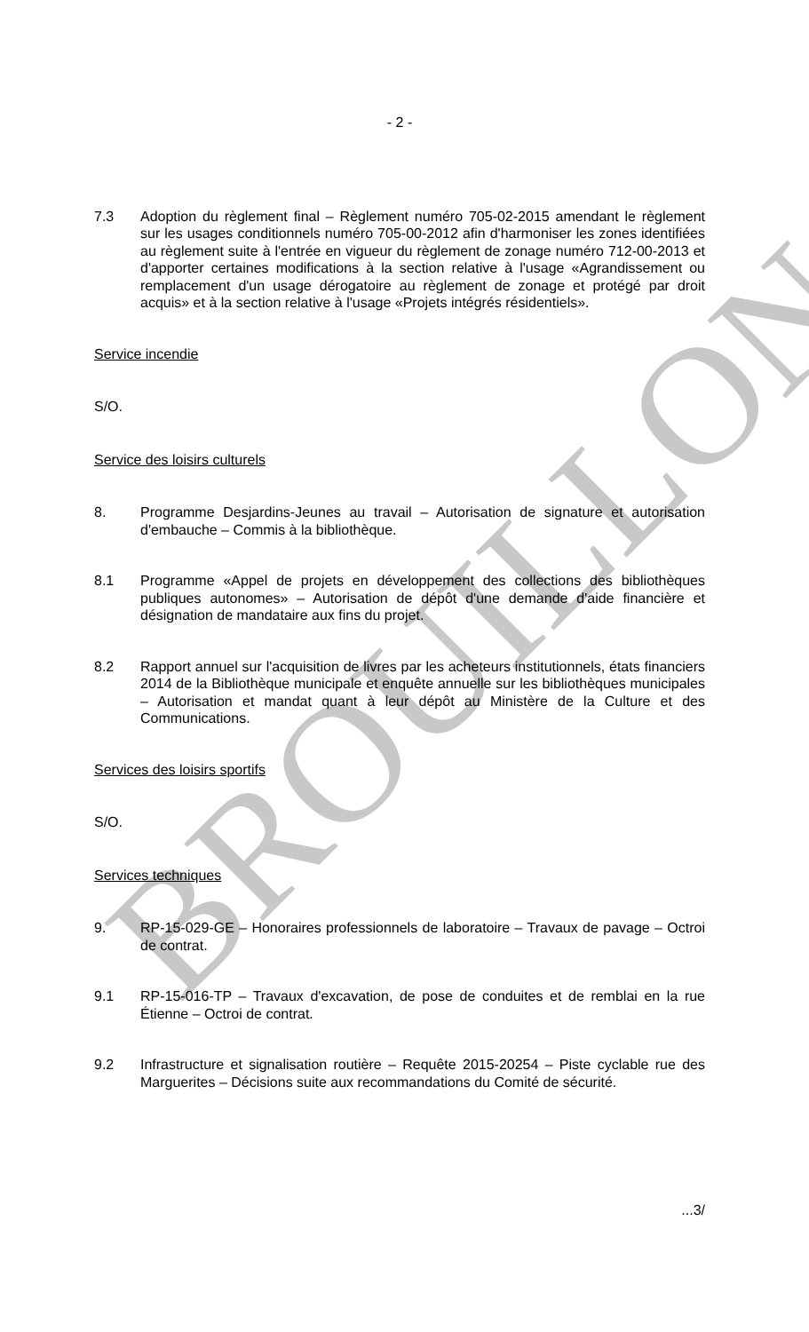BROUILLON
- 2 -
7.3 Adoption du règlement final – Règlement numéro 705-02-2015 amendant le règlement sur les usages conditionnels numéro 705-00-2012 afin d'harmoniser les zones identifiées au règlement suite à l'entrée en vigueur du règlement de zonage numéro 712-00-2013 et d'apporter certaines modifications à la section relative à l'usage «Agrandissement ou remplacement d'un usage dérogatoire au règlement de zonage et protégé par droit acquis» et à la section relative à l'usage «Projets intégrés résidentiels».
Service incendie
S/O.
Service des loisirs culturels
8. Programme Desjardins-Jeunes au travail – Autorisation de signature et autorisation d'embauche – Commis à la bibliothèque.
8.1 Programme «Appel de projets en développement des collections des bibliothèques publiques autonomes» – Autorisation de dépôt d'une demande d'aide financière et désignation de mandataire aux fins du projet.
8.2 Rapport annuel sur l'acquisition de livres par les acheteurs institutionnels, états financiers 2014 de la Bibliothèque municipale et enquête annuelle sur les bibliothèques municipales – Autorisation et mandat quant à leur dépôt au Ministère de la Culture et des Communications.
Services des loisirs sportifs
S/O.
Services techniques
9. RP-15-029-GE – Honoraires professionnels de laboratoire – Travaux de pavage – Octroi de contrat.
9.1 RP-15-016-TP – Travaux d'excavation, de pose de conduites et de remblai en la rue Étienne – Octroi de contrat.
9.2 Infrastructure et signalisation routière – Requête 2015-20254 – Piste cyclable rue des Marguerites – Décisions suite aux recommandations du Comité de sécurité.
...3/